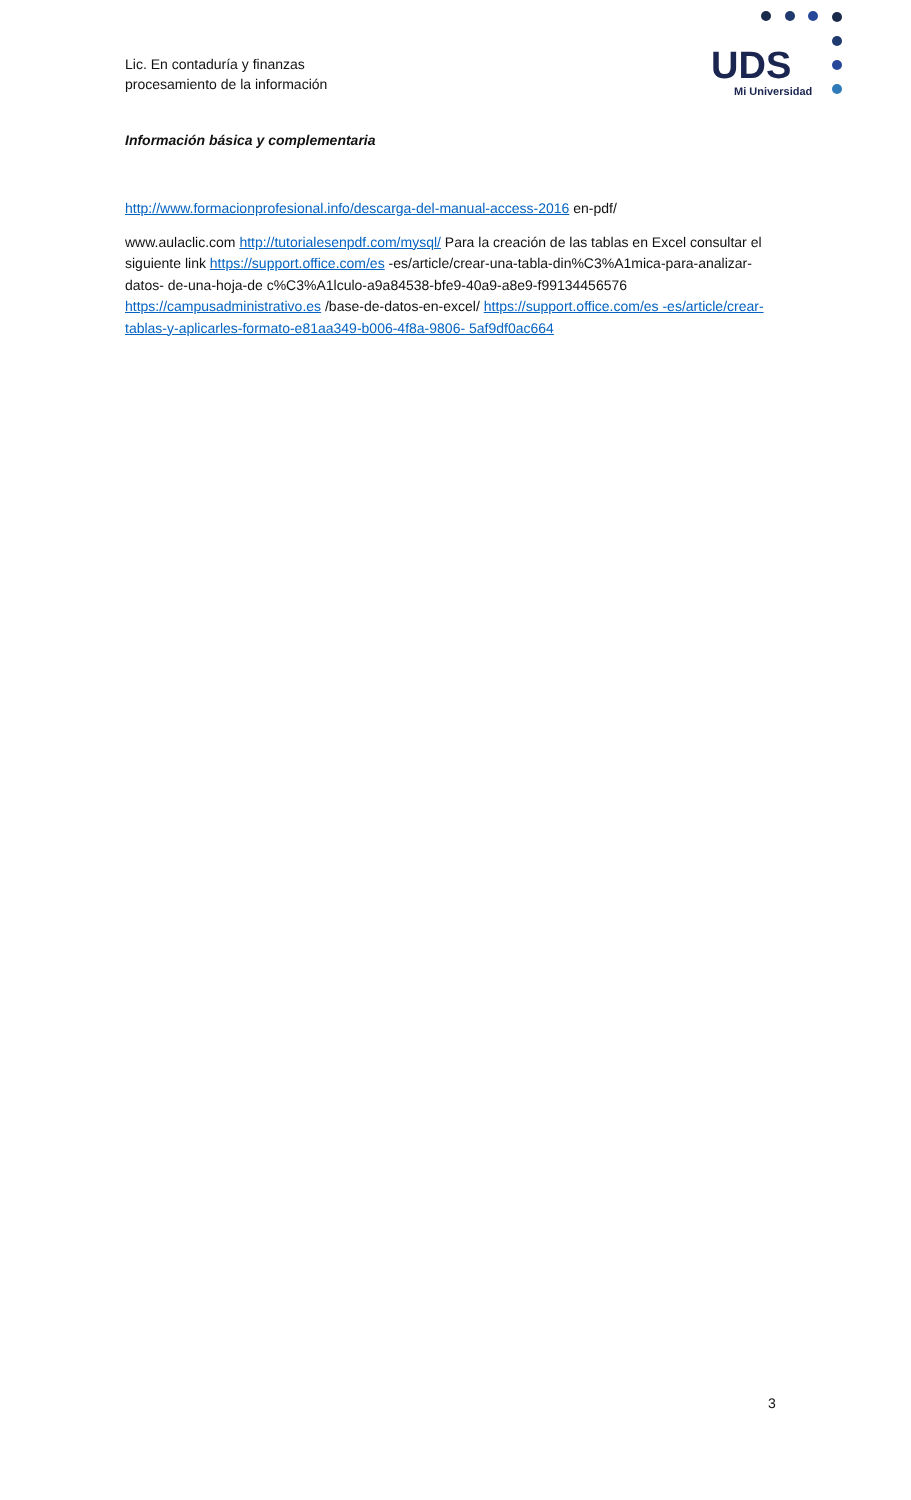Lic. En contaduría y finanzas
procesamiento de la información
UDS
Mi Universidad
Información básica y complementaria
http://www.formacionprofesional.info/descarga-del-manual-access-2016 en-pdf/
www.aulaclic.com http://tutorialesenpdf.com/mysql/ Para la creación de las tablas en Excel consultar el siguiente link https://support.office.com/es -es/article/crear-una-tabla-din%C3%A1mica-para-analizar-datos- de-una-hoja-de c%C3%A1lculo-a9a84538-bfe9-40a9-a8e9-f99134456576 https://campusadministrativo.es /base-de-datos-en-excel/ https://support.office.com/es -es/article/crear-tablas-y-aplicarles-formato-e81aa349-b006-4f8a-9806- 5af9df0ac664
3